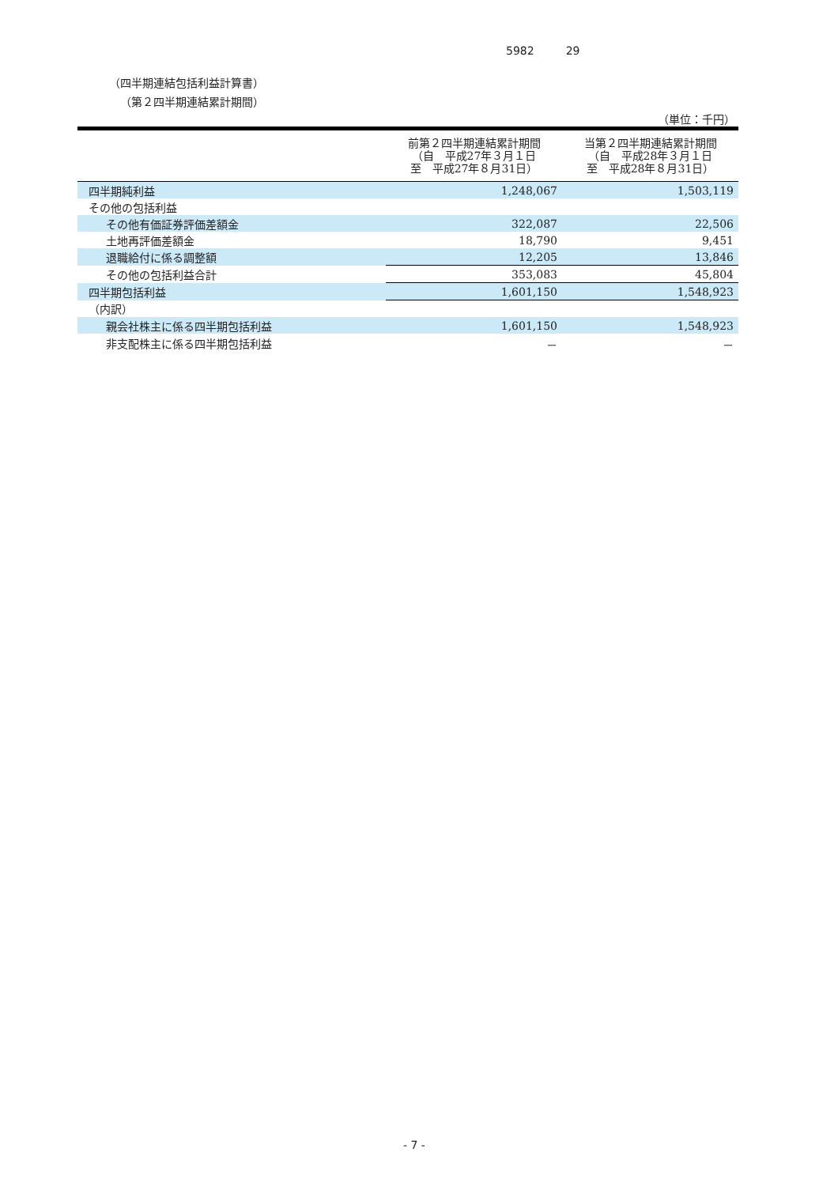5982 29
（四半期連結包括利益計算書）
（第２四半期連結累計期間）
（単位：千円）
| | 前第２四半期連結累計期間 （自 平成27年３月１日 至 平成27年８月31日） | 当第２四半期連結累計期間 （自 平成28年３月１日 至 平成28年８月31日） |
| --- | --- | --- |
| 四半期純利益 | 1,248,067 | 1,503,119 |
| その他の包括利益 | | |
| その他有価証券評価差額金 | 322,087 | 22,506 |
| 土地再評価差額金 | 18,790 | 9,451 |
| 退職給付に係る調整額 | 12,205 | 13,846 |
| その他の包括利益合計 | 353,083 | 45,804 |
| 四半期包括利益 | 1,601,150 | 1,548,923 |
| （内訳） | | |
| 親会社株主に係る四半期包括利益 | 1,601,150 | 1,548,923 |
| 非支配株主に係る四半期包括利益 | － | － |
- 7 -